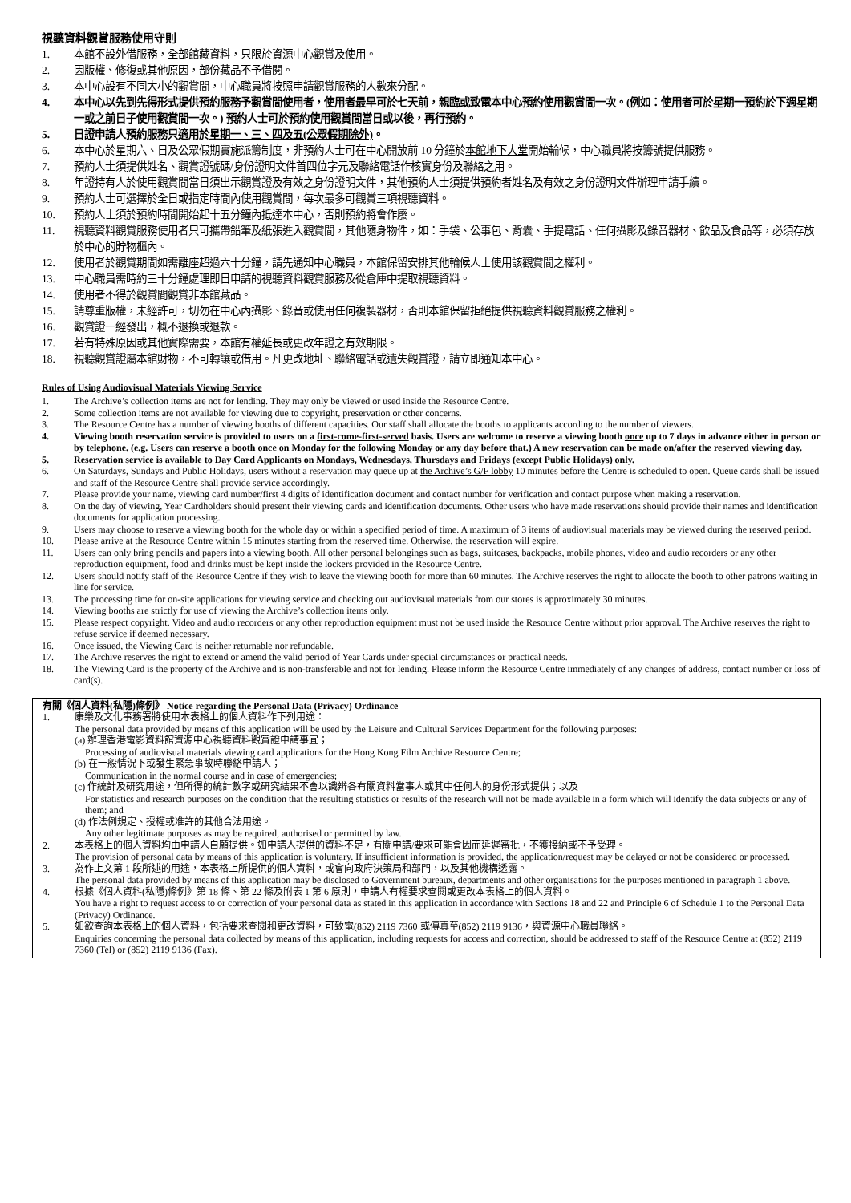視聽資料觀賞服務使用守則
1. 本館不設外借服務，全部館藏資料，只限於資源中心觀賞及使用。
2. 因版權、修復或其他原因，部份藏品不予借閱。
3. 本中心設有不同大小的觀賞間，中心職員將按照申請觀賞服務的人數來分配。
4. 本中心以先到先得形式提供預約服務予觀賞間使用者，使用者最早可於七天前，親臨或致電本中心預約使用觀賞間一次。(例如：使用者可於星期一預約於下週星期一或之前日子使用觀賞間一次。) 預約人士可於預約使用觀賞間當日或以後，再行預約。
5. 日證申請人預約服務只適用於星期一、三、四及五(公眾假期除外)。
6. 本中心於星期六、日及公眾假期實施派籌制度，非預約人士可在中心開放前 10 分鐘於本館地下大堂開始輪候，中心職員將按籌號提供服務。
7. 預約人士須提供姓名、觀賞證號碼/身份證明文件首四位字元及聯絡電話作核實身份及聯絡之用。
8. 年證持有人於使用觀賞間當日須出示觀賞證及有效之身份證明文件，其他預約人士須提供預約者姓名及有效之身份證明文件辦理申請手續。
9. 預約人士可選擇於全日或指定時間內使用觀賞間，每次最多可觀賞三項視聽資料。
10. 預約人士須於預約時間開始起十五分鐘內抵達本中心，否則預約將會作廢。
11. 視聽資料觀賞服務使用者只可攜帶鉛筆及紙張進入觀賞間，其他隨身物件，如：手袋、公事包、背囊、手提電話、任何攝影及錄音器材、飲品及食品等，必須存放於中心的貯物櫃內。
12. 使用者於觀賞期間如需離座超過六十分鐘，請先通知中心職員，本館保留安排其他輪候人士使用該觀賞間之權利。
13. 中心職員需時約三十分鐘處理即日申請的視聽資料觀賞服務及從倉庫中提取視聽資料。
14. 使用者不得於觀賞間觀賞非本館藏品。
15. 請尊重版權，未經許可，切勿在中心內攝影、錄音或使用任何複製器材，否則本館保留拒絕提供視聽資料觀賞服務之權利。
16. 觀賞證一經發出，概不退換或退款。
17. 若有特殊原因或其他實際需要，本館有權延長或更改年證之有效期限。
18. 視聽觀賞證屬本館財物，不可轉讓或借用。凡更改地址、聯絡電話或遺失觀賞證，請立即通知本中心。
Rules of Using Audiovisual Materials Viewing Service
1. The Archive’s collection items are not for lending. They may only be viewed or used inside the Resource Centre.
2. Some collection items are not available for viewing due to copyright, preservation or other concerns.
3. The Resource Centre has a number of viewing booths of different capacities. Our staff shall allocate the booths to applicants according to the number of viewers.
4. Viewing booth reservation service is provided to users on a first-come-first-served basis. Users are welcome to reserve a viewing booth once up to 7 days in advance either in person or by telephone. (e.g. Users can reserve a booth once on Monday for the following Monday or any day before that.) A new reservation can be made on/after the reserved viewing day.
5. Reservation service is available to Day Card Applicants on Mondays, Wednesdays, Thursdays and Fridays (except Public Holidays) only.
6. On Saturdays, Sundays and Public Holidays, users without a reservation may queue up at the Archive’s G/F lobby 10 minutes before the Centre is scheduled to open. Queue cards shall be issued and staff of the Resource Centre shall provide service accordingly.
7. Please provide your name, viewing card number/first 4 digits of identification document and contact number for verification and contact purpose when making a reservation.
8. On the day of viewing, Year Cardholders should present their viewing cards and identification documents. Other users who have made reservations should provide their names and identification documents for application processing.
9. Users may choose to reserve a viewing booth for the whole day or within a specified period of time. A maximum of 3 items of audiovisual materials may be viewed during the reserved period.
10. Please arrive at the Resource Centre within 15 minutes starting from the reserved time. Otherwise, the reservation will expire.
11. Users can only bring pencils and papers into a viewing booth. All other personal belongings such as bags, suitcases, backpacks, mobile phones, video and audio recorders or any other reproduction equipment, food and drinks must be kept inside the lockers provided in the Resource Centre.
12. Users should notify staff of the Resource Centre if they wish to leave the viewing booth for more than 60 minutes. The Archive reserves the right to allocate the booth to other patrons waiting in line for service.
13. The processing time for on-site applications for viewing service and checking out audiovisual materials from our stores is approximately 30 minutes.
14. Viewing booths are strictly for use of viewing the Archive’s collection items only.
15. Please respect copyright. Video and audio recorders or any other reproduction equipment must not be used inside the Resource Centre without prior approval. The Archive reserves the right to refuse service if deemed necessary.
16. Once issued, the Viewing Card is neither returnable nor refundable.
17. The Archive reserves the right to extend or amend the valid period of Year Cards under special circumstances or practical needs.
18. The Viewing Card is the property of the Archive and is non-transferable and not for lending. Please inform the Resource Centre immediately of any changes of address, contact number or loss of card(s).
有關《個人資料(私隱)條例》 Notice regarding the Personal Data (Privacy) Ordinance
1. 康樂及文化事務署將使用本表格上的個人資料作下列用途：
The personal data provided by means of this application will be used by the Leisure and Cultural Services Department for the following purposes:
(a) 辦理香港電影資料館資源中心視聽資料觀賞證申請事宜；
Processing of audiovisual materials viewing card applications for the Hong Kong Film Archive Resource Centre;
(b) 在一般情況下或發生緊急事故時聯絡申請人；
Communication in the normal course and in case of emergencies;
(c) 作統計及研究用途，但所得的統計數字或研究結果不會以識辨各有關資料當事人或其中任何人的身份形式提供；以及
For statistics and research purposes on the condition that the resulting statistics or results of the research will not be made available in a form which will identify the data subjects or any of them; and
(d) 作法例規定、授權或准許的其他合法用途。
Any other legitimate purposes as may be required, authorised or permitted by law.
2. 本表格上的個人資料均由申請人自願提供。如申請人提供的資料不足，有關申請/要求可能會因而延遲審批，不獲接納或不予受理。
The provision of personal data by means of this application is voluntary. If insufficient information is provided, the application/request may be delayed or not be considered or processed.
3. 為作上文第 1 段所述的用途，本表格上所提供的個人資料，或會向政府決策局和部門，以及其他機構透露。
The personal data provided by means of this application may be disclosed to Government bureaux, departments and other organisations for the purposes mentioned in paragraph 1 above.
4. 根據《個人資料(私隱)條例》第 18 條、第 22 條及附表 1 第 6 原則，申請人有權要求查閱或更改本表格上的個人資料。
You have a right to request access to or correction of your personal data as stated in this application in accordance with Sections 18 and 22 and Principle 6 of Schedule 1 to the Personal Data (Privacy) Ordinance.
5. 如欲查詢本表格上的個人資料，包括要求查閱和更改資料，可致電(852) 2119 7360 或傳真至(852) 2119 9136，與資源中心職員聯絡。
Enquiries concerning the personal data collected by means of this application, including requests for access and correction, should be addressed to staff of the Resource Centre at (852) 2119 7360 (Tel) or (852) 2119 9136 (Fax).